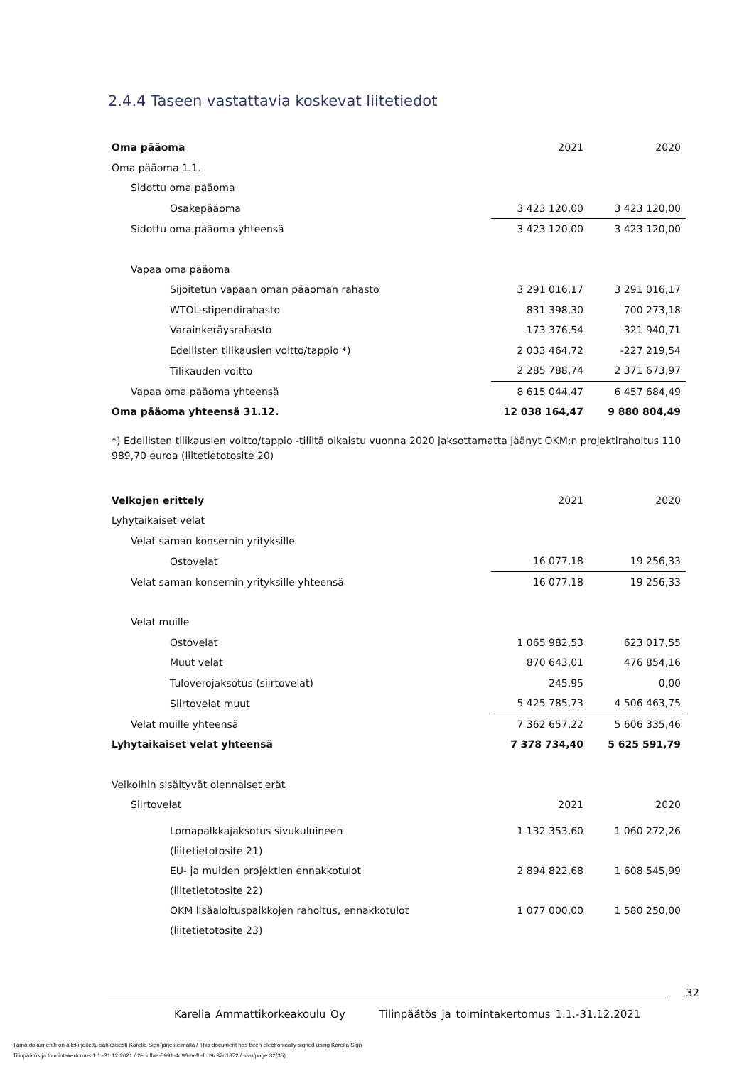2.4.4 Taseen vastattavia koskevat liitetiedot
| Oma pääoma | 2021 | 2020 |
| Oma pääoma 1.1. | | |
| Sidottu oma pääoma | | |
| Osakepääoma | 3 423 120,00 | 3 423 120,00 |
| Sidottu oma pääoma yhteensä | 3 423 120,00 | 3 423 120,00 |
| Vapaa oma pääoma | | |
| Sijoitetun vapaan oman pääoman rahasto | 3 291 016,17 | 3 291 016,17 |
| WTOL-stipendirahasto | 831 398,30 | 700 273,18 |
| Varainkeräysrahasto | 173 376,54 | 321 940,71 |
| Edellisten tilikausien voitto/tappio *) | 2 033 464,72 | -227 219,54 |
| Tilikauden voitto | 2 285 788,74 | 2 371 673,97 |
| Vapaa oma pääoma yhteensä | 8 615 044,47 | 6 457 684,49 |
| Oma pääoma yhteensä 31.12. | 12 038 164,47 | 9 880 804,49 |
*) Edellisten tilikausien voitto/tappio -tililtä oikaistu vuonna 2020 jaksottamatta jäänyt OKM:n projektirahoitus 110 989,70 euroa (liitetietotosite 20)
| Velkojen erittely | 2021 | 2020 |
| Lyhytaikaiset velat | | |
| Velat saman konsernin yrityksille | | |
| Ostovelat | 16 077,18 | 19 256,33 |
| Velat saman konsernin yrityksille yhteensä | 16 077,18 | 19 256,33 |
| Velat muille | | |
| Ostovelat | 1 065 982,53 | 623 017,55 |
| Muut velat | 870 643,01 | 476 854,16 |
| Tuloverojaksotus (siirtovelat) | 245,95 | 0,00 |
| Siirtovelat muut | 5 425 785,73 | 4 506 463,75 |
| Velat muille yhteensä | 7 362 657,22 | 5 606 335,46 |
| Lyhytaikaiset velat yhteensä | 7 378 734,40 | 5 625 591,79 |
| Velkoihin sisältyvät olennaiset erät | | |
| Siirtovelat | 2021 | 2020 |
| Lomapalkkajaksotus sivukuluineen (liitetietotosite 21) | 1 132 353,60 | 1 060 272,26 |
| EU- ja muiden projektien ennakkotulot (liitetietotosite 22) | 2 894 822,68 | 1 608 545,99 |
| OKM lisäaloituspaikkojen rahoitus, ennakkotulot (liitetietotosite 23) | 1 077 000,00 | 1 580 250,00 |
32
Karelia Ammattikorkeakoulu Oy Tilinpäätös ja toimintakertomus 1.1.-31.12.2021
Tämä dokumentti on allekirjoitettu sähköisesti Karelia Sign-järjestelmällä / This document has been electronically signed using Karelia Sign
Tilinpäätös ja toimintakertomus 1.1.-31.12.2021 / 2ebcffaa-5991-4d96-befb-fcd9c37d1872 / sivu/page 32(35)